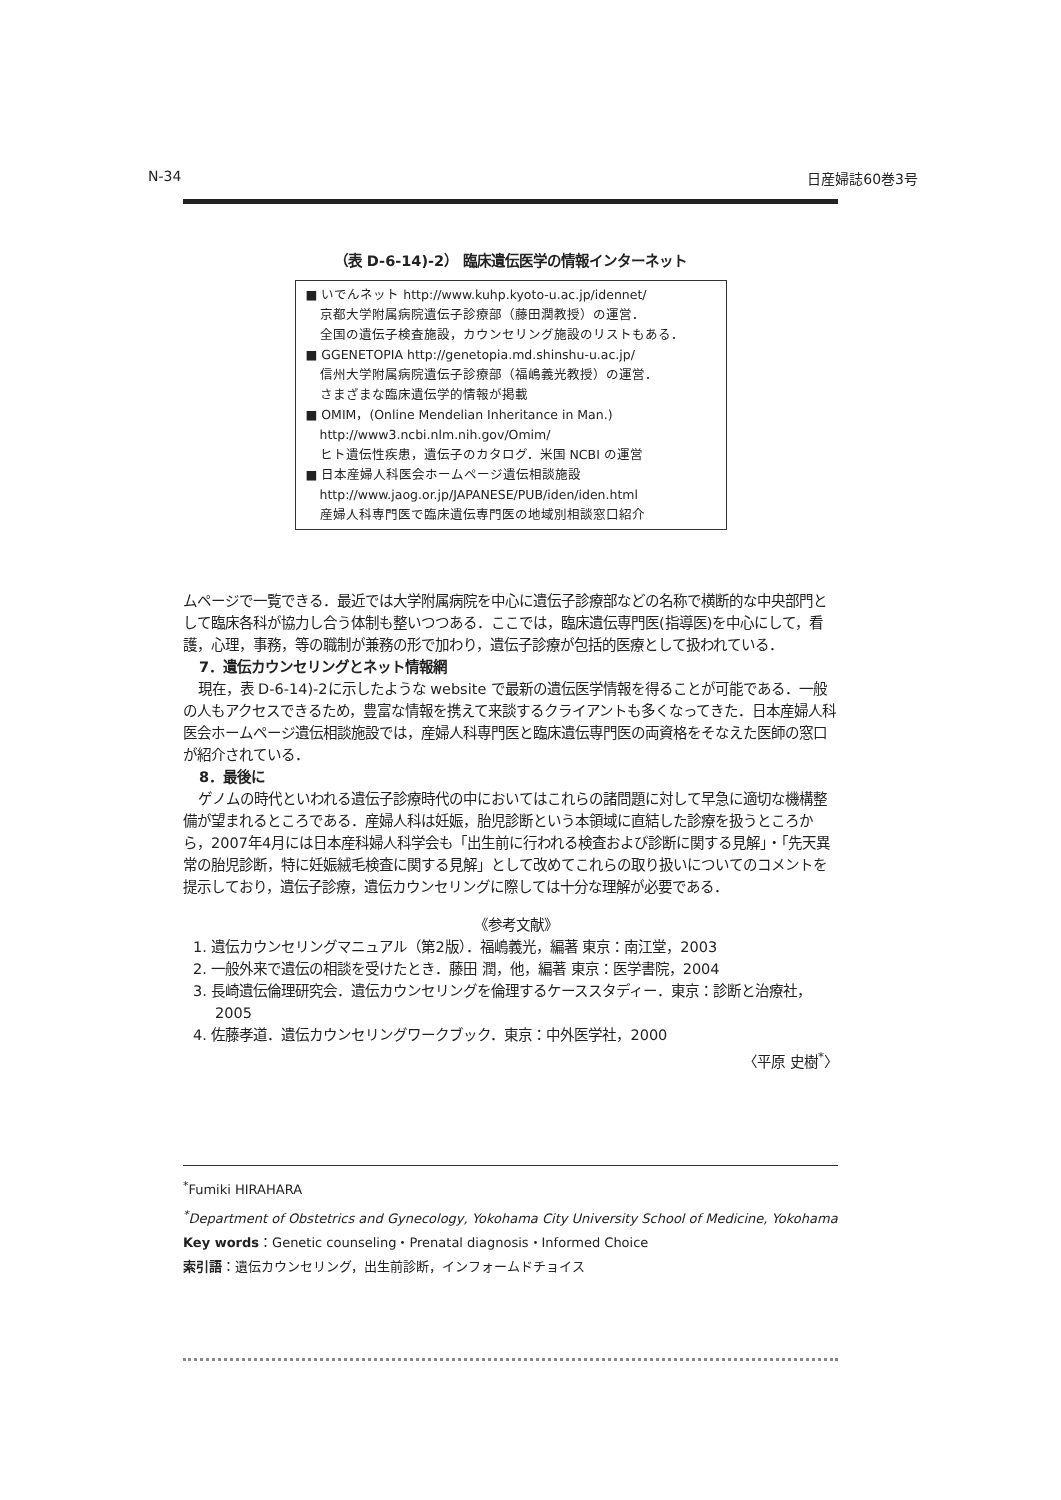N-34 日産婦誌60巻3号
（表 D-6-14)-2） 臨床遺伝医学の情報インターネット
■ いでんネット http://www.kuhp.kyoto-u.ac.jp/idennet/
京都大学附属病院遺伝子診療部（藤田潤教授）の運営．
全国の遺伝子検査施設，カウンセリング施設のリストもある．
■ GGENETOPIA http://genetopia.md.shinshu-u.ac.jp/
信州大学附属病院遺伝子診療部（福嶋義光教授）の運営．
さまざまな臨床遺伝学的情報が掲載
■ OMIM，(Online Mendelian Inheritance in Man.)
http://www3.ncbi.nlm.nih.gov/Omim/
ヒト遺伝性疾患，遺伝子のカタログ．米国 NCBI の運営
■ 日本産婦人科医会ホームページ遺伝相談施設
http://www.jaog.or.jp/JAPANESE/PUB/iden/iden.html
産婦人科専門医で臨床遺伝専門医の地域別相談窓口紹介
ムページで一覧できる．最近では大学附属病院を中心に遺伝子診療部などの名称で横断的な中央部門として臨床各科が協力し合う体制も整いつつある．ここでは，臨床遺伝専門医(指導医)を中心にして，看護，心理，事務，等の職制が兼務の形で加わり，遺伝子診療が包括的医療として扱われている．
7．遺伝カウンセリングとネット情報網
現在，表 D-6-14)-2に示したような website で最新の遺伝医学情報を得ることが可能である．一般の人もアクセスできるため，豊富な情報を携えて来談するクライアントも多くなってきた．日本産婦人科医会ホームページ遺伝相談施設では，産婦人科専門医と臨床遺伝専門医の両資格をそなえた医師の窓口が紹介されている．
8．最後に
ゲノムの時代といわれる遺伝子診療時代の中においてはこれらの諸問題に対して早急に適切な機構整備が望まれるところである．産婦人科は妊娠，胎児診断という本領域に直結した診療を扱うところから，2007年4月には日本産科婦人科学会も「出生前に行われる検査および診断に関する見解」・「先天異常の胎児診断，特に妊娠絨毛検査に関する見解」として改めてこれらの取り扱いについてのコメントを提示しており，遺伝子診療，遺伝カウンセリングに際しては十分な理解が必要である．
《参考文献》
1. 遺伝カウンセリングマニュアル（第2版）．福嶋義光，編著 東京：南江堂，2003
2. 一般外来で遺伝の相談を受けたとき．藤田 潤，他，編著 東京：医学書院，2004
3. 長崎遺伝倫理研究会．遺伝カウンセリングを倫理するケーススタディー．東京：診断と治療社，2005
4. 佐藤孝道．遺伝カウンセリングワークブック．東京：中外医学社，2000
〈平原 史樹<sup>*</sup>〉
<sup>*</sup> Fumiki HIRAHARA
<sup>*</sup> Department of Obstetrics and Gynecology, Yokohama City University School of Medicine, Yokohama
Key words：Genetic counseling・Prenatal diagnosis・Informed Choice
索引語：遺伝カウンセリング，出生前診断，インフォームドチョイス